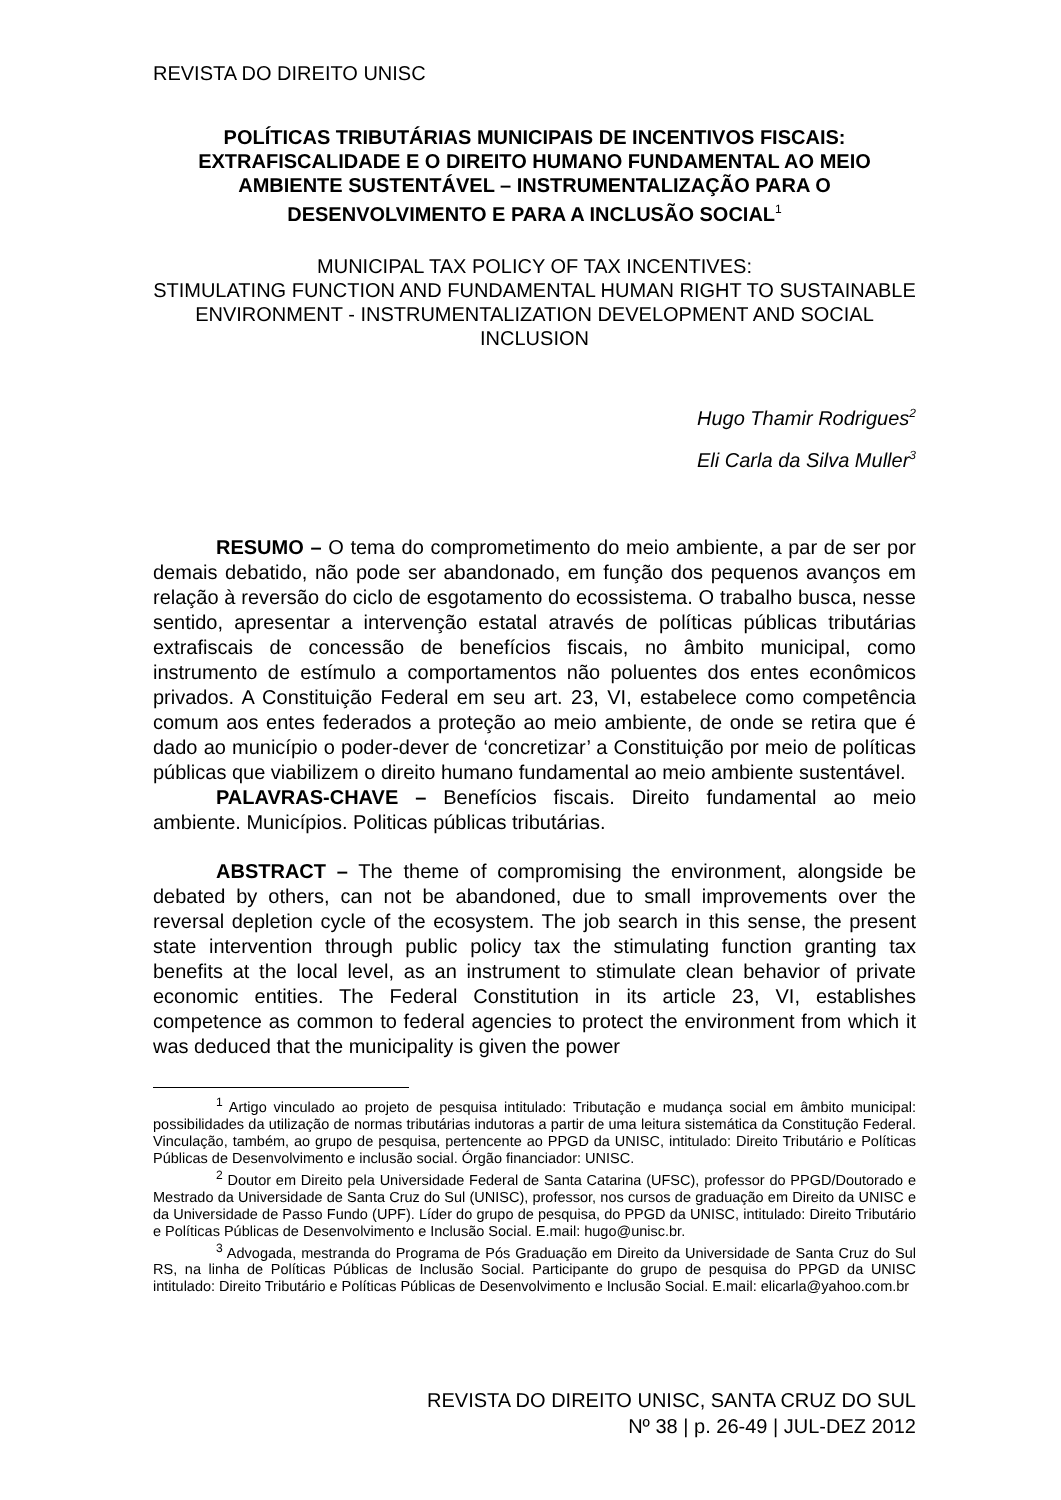REVISTA DO DIREITO UNISC
POLÍTICAS TRIBUTÁRIAS MUNICIPAIS DE INCENTIVOS FISCAIS: EXTRAFISCALIDADE E O DIREITO HUMANO FUNDAMENTAL AO MEIO AMBIENTE SUSTENTÁVEL – INSTRUMENTALIZAÇÃO PARA O DESENVOLVIMENTO E PARA A INCLUSÃO SOCIAL<sup>1</sup>
MUNICIPAL TAX POLICY OF TAX INCENTIVES:
STIMULATING FUNCTION AND FUNDAMENTAL HUMAN RIGHT TO SUSTAINABLE ENVIRONMENT - INSTRUMENTALIZATION DEVELOPMENT AND SOCIAL INCLUSION
Hugo Thamir Rodrigues<sup>2</sup>
Eli Carla da Silva Muller<sup>3</sup>
RESUMO – O tema do comprometimento do meio ambiente, a par de ser por demais debatido, não pode ser abandonado, em função dos pequenos avanços em relação à reversão do ciclo de esgotamento do ecossistema. O trabalho busca, nesse sentido, apresentar a intervenção estatal através de políticas públicas tributárias extrafiscais de concessão de benefícios fiscais, no âmbito municipal, como instrumento de estímulo a comportamentos não poluentes dos entes econômicos privados. A Constituição Federal em seu art. 23, VI, estabelece como competência comum aos entes federados a proteção ao meio ambiente, de onde se retira que é dado ao município o poder-dever de ‘concretizar’ a Constituição por meio de políticas públicas que viabilizem o direito humano fundamental ao meio ambiente sustentável.
PALAVRAS-CHAVE – Benefícios fiscais. Direito fundamental ao meio ambiente. Municípios. Politicas públicas tributárias.
ABSTRACT – The theme of compromising the environment, alongside be debated by others, can not be abandoned, due to small improvements over the reversal depletion cycle of the ecosystem. The job search in this sense, the present state intervention through public policy tax the stimulating function granting tax benefits at the local level, as an instrument to stimulate clean behavior of private economic entities. The Federal Constitution in its article 23, VI, establishes competence as common to federal agencies to protect the environment from which it was deduced that the municipality is given the power
<sup>1</sup> Artigo vinculado ao projeto de pesquisa intitulado: Tributação e mudança social em âmbito municipal: possibilidades da utilização de normas tributárias indutoras a partir de uma leitura sistemática da Constitução Federal. Vinculação, também, ao grupo de pesquisa, pertencente ao PPGD da UNISC, intitulado: Direito Tributário e Políticas Públicas de Desenvolvimento e inclusão social. Órgão financiador: UNISC.
<sup>2</sup> Doutor em Direito pela Universidade Federal de Santa Catarina (UFSC), professor do PPGD/Doutorado e Mestrado da Universidade de Santa Cruz do Sul (UNISC), professor, nos cursos de graduação em Direito da UNISC e da Universidade de Passo Fundo (UPF). Líder do grupo de pesquisa, do PPGD da UNISC, intitulado: Direito Tributário e Políticas Públicas de Desenvolvimento e Inclusão Social. E.mail: hugo@unisc.br.
<sup>3</sup> Advogada, mestranda do Programa de Pós Graduação em Direito da Universidade de Santa Cruz do Sul RS, na linha de Políticas Públicas de Inclusão Social. Participante do grupo de pesquisa do PPGD da UNISC intitulado: Direito Tributário e Políticas Públicas de Desenvolvimento e Inclusão Social. E.mail: elicarla@yahoo.com.br
REVISTA DO DIREITO UNISC, SANTA CRUZ DO SUL
Nº 38 | p. 26-49 | JUL-DEZ 2012